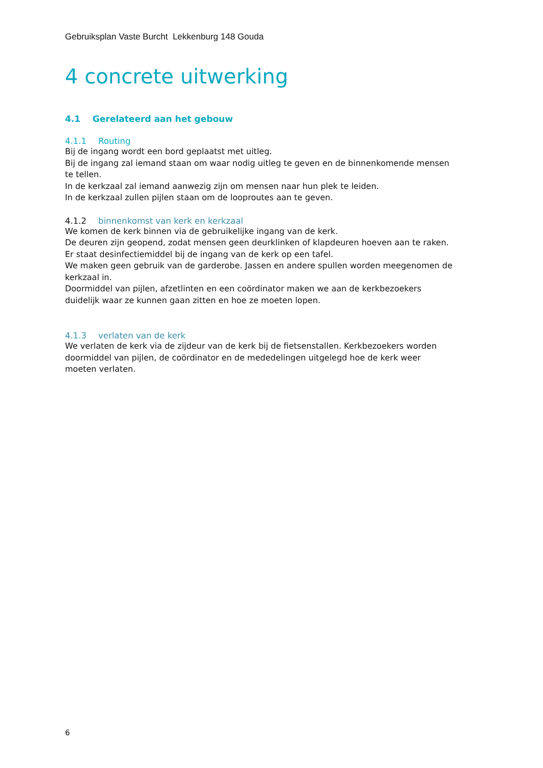Gebruiksplan Vaste Burcht Lekkenburg 148 Gouda
4 concrete uitwerking
4.1 Gerelateerd aan het gebouw
4.1.1 Routing
Bij de ingang wordt een bord geplaatst met uitleg.
Bij de ingang zal iemand staan om waar nodig uitleg te geven en de binnenkomende mensen te tellen.
In de kerkzaal zal iemand aanwezig zijn om mensen naar hun plek te leiden.
In de kerkzaal zullen pijlen staan om de looproutes aan te geven.
4.1.2 binnenkomst van kerk en kerkzaal
We komen de kerk binnen via de gebruikelijke ingang van de kerk.
De deuren zijn geopend, zodat mensen geen deurklinken of klapdeuren hoeven aan te raken.
Er staat desinfectiemiddel bij de ingang van de kerk op een tafel.
We maken geen gebruik van de garderobe. Jassen en andere spullen worden meegenomen de kerkzaal in.
Doormiddel van pijlen, afzetlinten en een coördinator maken we aan de kerkbezoekers duidelijk waar ze kunnen gaan zitten en hoe ze moeten lopen.
4.1.3 verlaten van de kerk
We verlaten de kerk via de zijdeur van de kerk bij de fietsenstallen. Kerkbezoekers worden doormiddel van pijlen, de coördinator en de mededelingen uitgelegd hoe de kerk weer moeten verlaten.
6